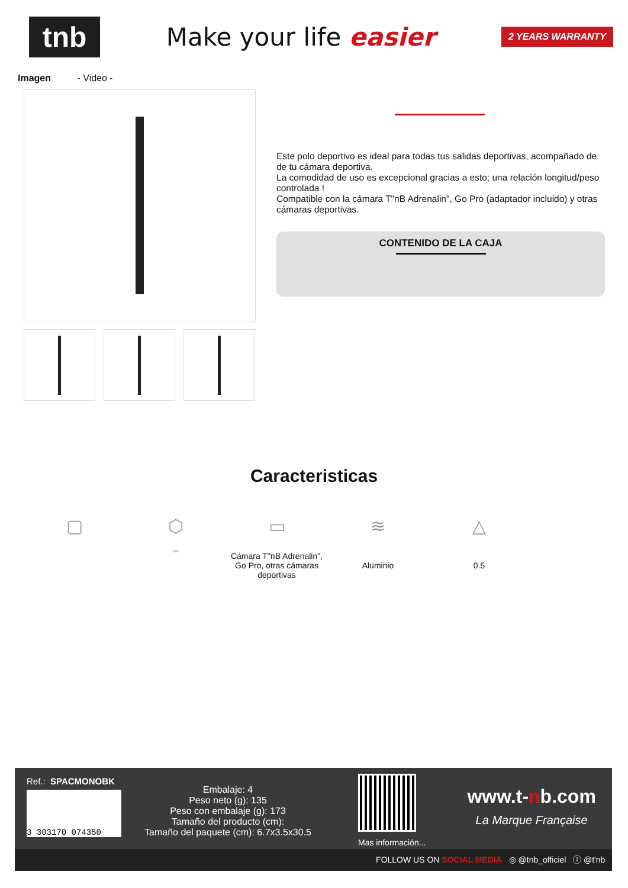tnb
Make your life easier
2 YEARS WARRANTY
Imagen - Video -
Este polo deportivo es ideal para todas tus salidas deportivas, acompañado de de tu cámara deportiva.
La comodidad de uso es excepcional gracias a esto; una relación longitud/peso controlada !
Compatible con la cámara T"nB Adrenalin", Go Pro (adaptador incluido) y otras cámaras deportivas.
CONTENIDO DE LA CAJA
Caracteristicas
▢ ⬡
cm
▭
Cámara T"nB Adrenalin", Go Pro, otras cámaras deportivas
≋
Aluminio
△
0.5
Ref.: SPACMONOBK
3 303170 074350
Embalaje: 4
Peso neto (g): 135
Peso con embalaje (g): 173
Tamaño del producto (cm):
Tamaño del paquete (cm): 6.7x3.5x30.5
Mas información...
www.t-nb.com
La Marque Française
FOLLOW US ON SOCIAL MEDIA ◎ @tnb_officiel ⓘ @t'nb